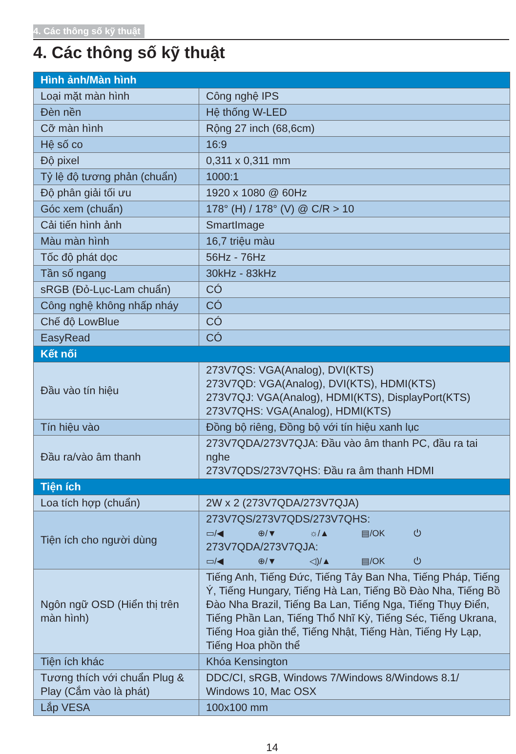4. Các thông số kỹ thuật
4. Các thông số kỹ thuật
| Hình ảnh/Màn hình | |
| --- | --- |
| Loại mặt màn hình | Công nghệ IPS |
| Đèn nền | Hệ thống W-LED |
| Cỡ màn hình | Rộng 27 inch (68,6cm) |
| Hệ số co | 16:9 |
| Độ pixel | 0,311 x 0,311 mm |
| Tỷ lệ độ tương phản (chuẩn) | 1000:1 |
| Độ phân giải tối ưu | 1920 x 1080 @ 60Hz |
| Góc xem (chuẩn) | 178° (H) / 178° (V) @ C/R > 10 |
| Cải tiến hình ảnh | SmartImage |
| Màu màn hình | 16,7 triệu màu |
| Tốc độ phát dọc | 56Hz - 76Hz |
| Tần số ngang | 30kHz - 83kHz |
| sRGB (Đỏ-Lục-Lam chuẩn) | CÓ |
| Công nghệ không nhấp nháy | CÓ |
| Chế độ LowBlue | CÓ |
| EasyRead | CÓ |
| Kết nối | |
| Đầu vào tín hiệu | 273V7QS: VGA(Analog), DVI(KTS) 273V7QD: VGA(Analog), DVI(KTS), HDMI(KTS) 273V7QJ: VGA(Analog), HDMI(KTS), DisplayPort(KTS) 273V7QHS: VGA(Analog), HDMI(KTS) |
| Tín hiệu vào | Đồng bộ riêng, Đồng bộ với tín hiệu xanh lục |
| Đầu ra/vào âm thanh | 273V7QDA/273V7QJA: Đầu vào âm thanh PC, đầu ra tai nghe 273V7QDS/273V7QHS: Đầu ra âm thanh HDMI |
| Tiện ích | |
| Loa tích hợp (chuẩn) | 2W x 2 (273V7QDA/273V7QJA) |
| Tiện ích cho người dùng | 273V7QS/273V7QDS/273V7QHS: ▭/◀ ⊕/▼ ☼/▲ ▤/OK ⏻ 273V7QDA/273V7QJA: ▭/◀ ⊕/▼ ◁)/▲ ▤/OK ⏻ |
| Ngôn ngữ OSD (Hiển thị trên màn hình) | Tiếng Anh, Tiếng Đức, Tiếng Tây Ban Nha, Tiếng Pháp, Tiếng Ý, Tiếng Hungary, Tiếng Hà Lan, Tiếng Bồ Đào Nha, Tiếng Bồ Đào Nha Brazil, Tiếng Ba Lan, Tiếng Nga, Tiếng Thụy Điển, Tiếng Phần Lan, Tiếng Thổ Nhĩ Kỳ, Tiếng Séc, Tiếng Ukrana, Tiếng Hoa giản thể, Tiếng Nhật, Tiếng Hàn, Tiếng Hy Lạp, Tiếng Hoa phồn thể |
| Tiện ích khác | Khóa Kensington |
| Tương thích với chuẩn Plug & Play (Cắm vào là phát) | DDC/CI, sRGB, Windows 7/Windows 8/Windows 8.1/ Windows 10, Mac OSX |
| Lắp VESA | 100x100 mm |
14